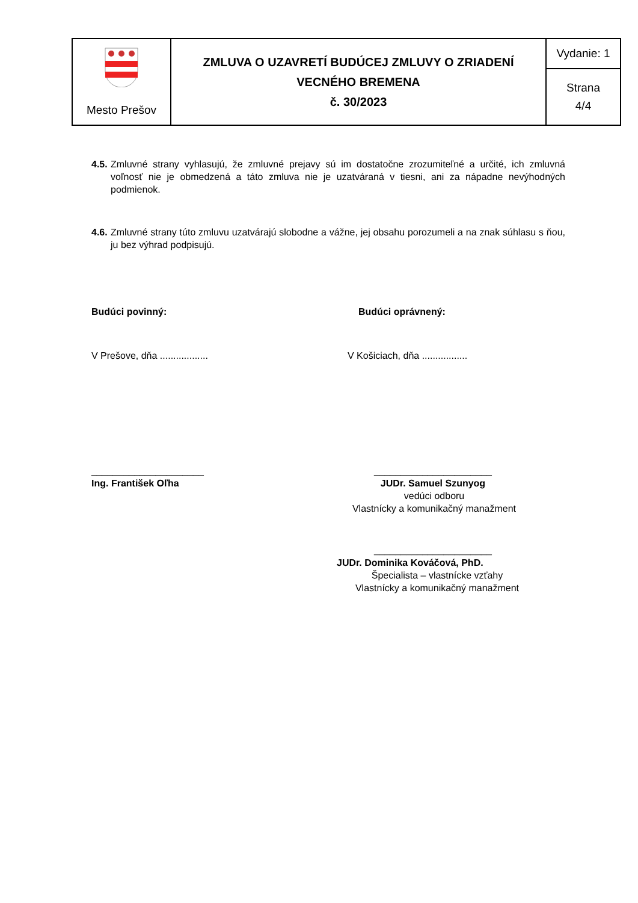| Mesto Prešov | ZMLUVA O UZAVRETÍ BUDÚCEJ ZMLUVY O ZRIADENÍ VECNÉHO BREMENA č. 30/2023 | Vydanie: 1 |
| | | Strana 4/4 |
4.5. Zmluvné strany vyhlasujú, že zmluvné prejavy sú im dostatočne zrozumiteľné a určité, ich zmluvná voľnosť nie je obmedzená a táto zmluva nie je uzatváraná v tiesni, ani za nápadne nevýhodných podmienok.
4.6. Zmluvné strany túto zmluvu uzatvárajú slobodne a vážne, jej obsahu porozumeli a na znak súhlasu s ňou, ju bez výhrad podpisujú.
Budúci povinný: Budúci oprávnený:
V Prešove, dňa .................. V Košiciach, dňa .................
_____________________
Ing. František Oľha
______________________
JUDr. Samuel Szunyog
vedúci odboru
Vlastnícky a komunikačný manažment
______________________
JUDr. Dominika Kováčová, PhD.
Špecialista – vlastnícke vzťahy
Vlastnícky a komunikačný manažment